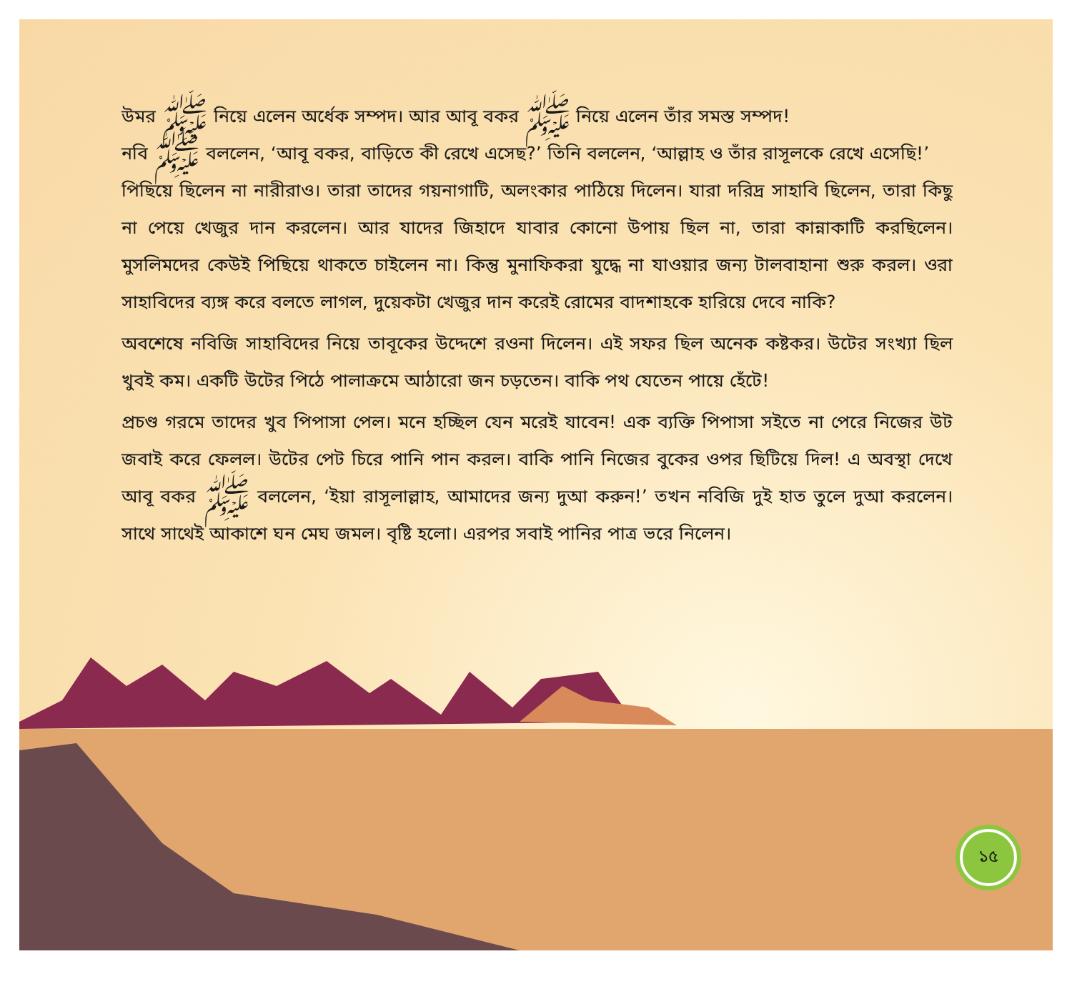উমর ﷺ নিয়ে এলেন অর্ধেক সম্পদ। আর আবূ বকর ﷺ নিয়ে এলেন তাঁর সমস্ত সম্পদ!
নবি ﷺ বললেন, ‘আবূ বকর, বাড়িতে কী রেখে এসেছ?’ তিনি বললেন, ‘আল্লাহ ও তাঁর রাসূলকে রেখে এসেছি!’
পিছিয়ে ছিলেন না নারীরাও। তারা তাদের গয়নাগাটি, অলংকার পাঠিয়ে দিলেন। যারা দরিদ্র সাহাবি ছিলেন, তারা কিছু না পেয়ে খেজুর দান করলেন। আর যাদের জিহাদে যাবার কোনো উপায় ছিল না, তারা কান্নাকাটি করছিলেন। মুসলিমদের কেউই পিছিয়ে থাকতে চাইলেন না। কিন্তু মুনাফিকরা যুদ্ধে না যাওয়ার জন্য টালবাহানা শুরু করল। ওরা সাহাবিদের ব্যঙ্গ করে বলতে লাগল, দুয়েকটা খেজুর দান করেই রোমের বাদশাহকে হারিয়ে দেবে নাকি?
অবশেষে নবিজি সাহাবিদের নিয়ে তাবূকের উদ্দেশে রওনা দিলেন। এই সফর ছিল অনেক কষ্টকর। উটের সংখ্যা ছিল খুবই কম। একটি উটের পিঠে পালাক্রমে আঠারো জন চড়তেন। বাকি পথ যেতেন পায়ে হেঁটে!
প্রচণ্ড গরমে তাদের খুব পিপাসা পেল। মনে হচ্ছিল যেন মরেই যাবেন! এক ব্যক্তি পিপাসা সইতে না পেরে নিজের উট জবাই করে ফেলল। উটের পেট চিরে পানি পান করল। বাকি পানি নিজের বুকের ওপর ছিটিয়ে দিল! এ অবস্থা দেখে আবূ বকর ﷺ বললেন, ‘ইয়া রাসূলাল্লাহ, আমাদের জন্য দুআ করুন!’ তখন নবিজি দুই হাত তুলে দুআ করলেন। সাথে সাথেই আকাশে ঘন মেঘ জমল। বৃষ্টি হলো। এরপর সবাই পানির পাত্র ভরে নিলেন।
১৫